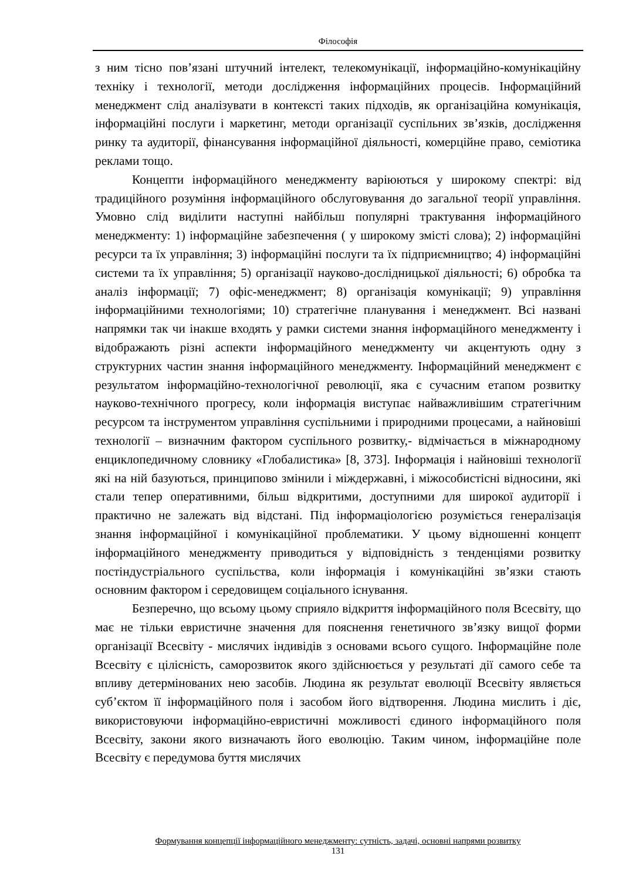Філософія
з ним тісно пов’язані штучний інтелект, телекомунікації, інформаційно-комунікаційну техніку і технології, методи дослідження інформаційних процесів. Інформаційний менеджмент слід аналізувати в контексті таких підходів, як організаційна комунікація, інформаційні послуги і маркетинг, методи організації суспільних зв’язків, дослідження ринку та аудиторії, фінансування інформаційної діяльності, комерційне право, семіотика реклами тощо.
Концепти інформаційного менеджменту варіюються у широкому спектрі: від традиційного розуміння інформаційного обслуговування до загальної теорії управління. Умовно слід виділити наступні найбільш популярні трактування інформаційного менеджменту: 1) інформаційне забезпечення ( у широкому змісті слова); 2) інформаційні ресурси та їх управління; 3) інформаційні послуги та їх підприємництво; 4) інформаційні системи та їх управління; 5) організації науково-дослідницької діяльності; 6) обробка та аналіз інформації; 7) офіс-менеджмент; 8) організація комунікації; 9) управління інформаційними технологіями; 10) стратегічне планування і менеджмент. Всі названі напрямки так чи інакше входять у рамки системи знання інформаційного менеджменту і відображають різні аспекти інформаційного менеджменту чи акцентують одну з структурних частин знання інформаційного менеджменту. Інформаційний менеджмент є результатом інформаційно-технологічної революції, яка є сучасним етапом розвитку науково-технічного прогресу, коли інформація виступає найважливішим стратегічним ресурсом та інструментом управління суспільними і природними процесами, а найновіші технології – визначним фактором суспільного розвитку,- відмічається в міжнародному енциклопедичному словнику «Глобалистика» [8, 373]. Інформація і найновіші технології які на ній базуються, принципово змінили і міждержавні, і міжособистісні відносини, які стали тепер оперативними, більш відкритими, доступними для широкої аудиторії і практично не залежать від відстані. Під інформаціологією розуміється генералізація знання інформаційної і комунікаційної проблематики. У цьому відношенні концепт інформаційного менеджменту приводиться у відповідність з тенденціями розвитку постіндустріального суспільства, коли інформація і комунікаційні зв’язки стають основним фактором і середовищем соціального існування.
Безперечно, що всьому цьому сприяло відкриття інформаційного поля Всесвіту, що має не тільки евристичне значення для пояснення генетичного зв’язку вищої форми організації Всесвіту - мислячих індивідів з основами всього сущого. Інформаційне поле Всесвіту є цілісність, саморозвиток якого здійснюється у результаті дії самого себе та впливу детермінованих нею засобів. Людина як результат еволюції Всесвіту являється суб’єктом її інформаційного поля і засобом його відтворення. Людина мислить і діє, використовуючи інформаційно-евристичні можливості єдиного інформаційного поля Всесвіту, закони якого визначають його еволюцію. Таким чином, інформаційне поле Всесвіту є передумова буття мислячих
Формування концепції інформаційного менеджменту: сутність, задачі, основні напрями розвитку
131